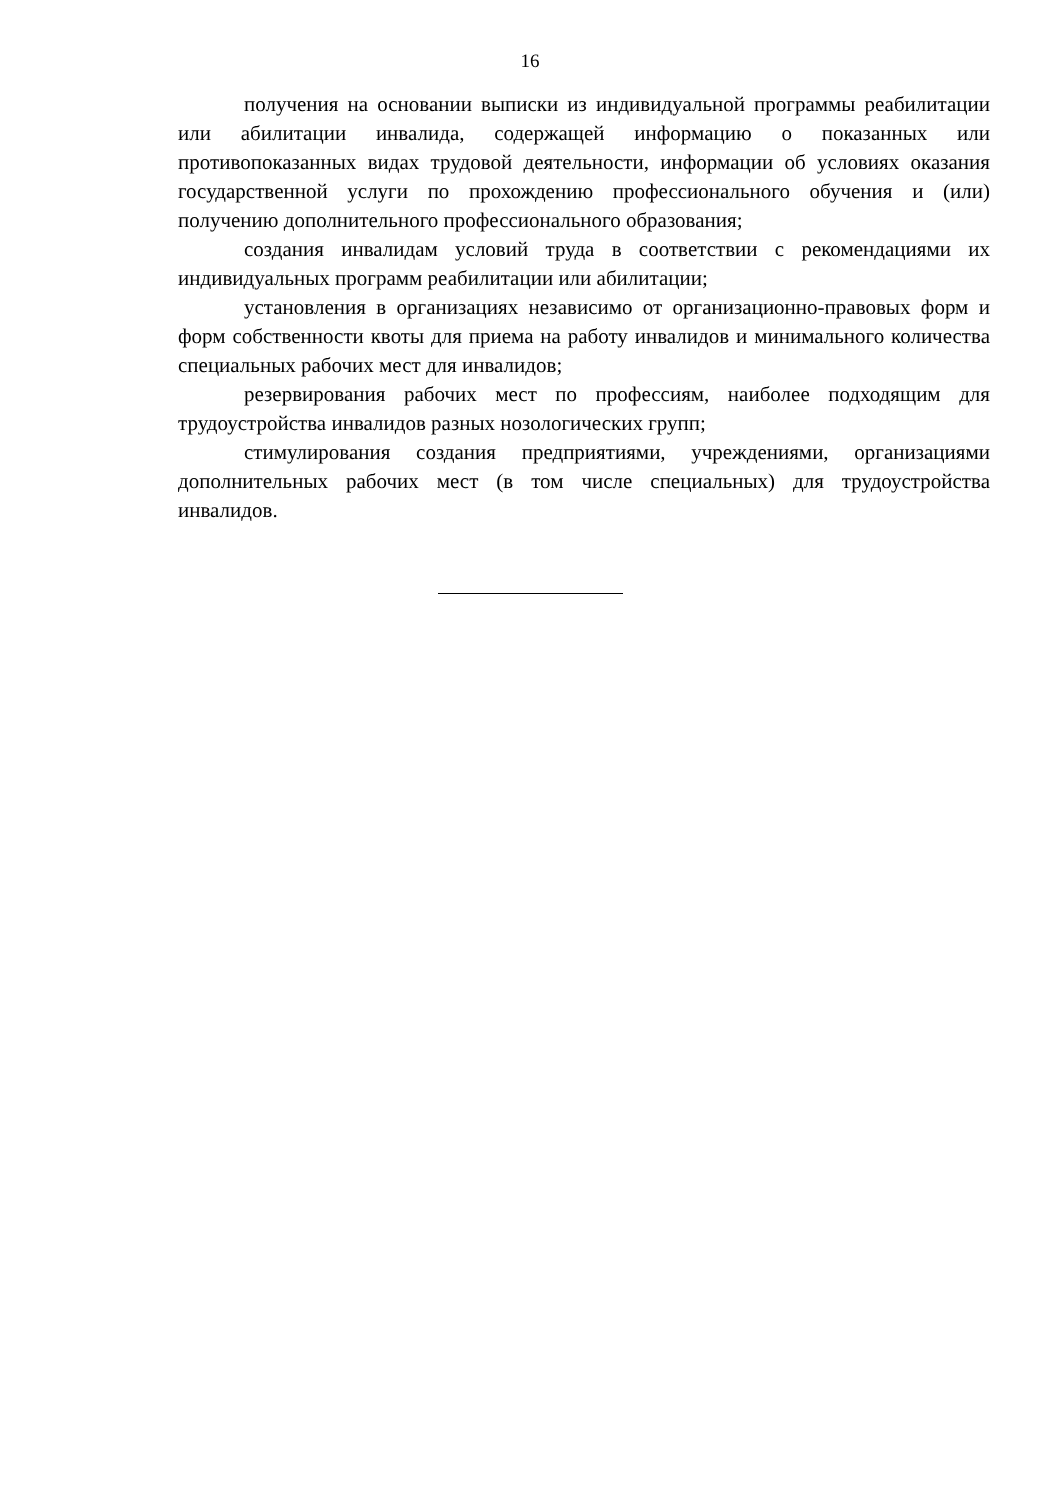16
получения на основании выписки из индивидуальной программы реабилитации или абилитации инвалида, содержащей информацию о показанных или противопоказанных видах трудовой деятельности, информации об условиях оказания государственной услуги по прохождению профессионального обучения и (или) получению дополнительного профессионального образования;
создания инвалидам условий труда в соответствии с рекомендациями их индивидуальных программ реабилитации или абилитации;
установления в организациях независимо от организационно-правовых форм и форм собственности квоты для приема на работу инвалидов и минимального количества специальных рабочих мест для инвалидов;
резервирования рабочих мест по профессиям, наиболее подходящим для трудоустройства инвалидов разных нозологических групп;
стимулирования создания предприятиями, учреждениями, организациями дополнительных рабочих мест (в том числе специальных) для трудоустройства инвалидов.